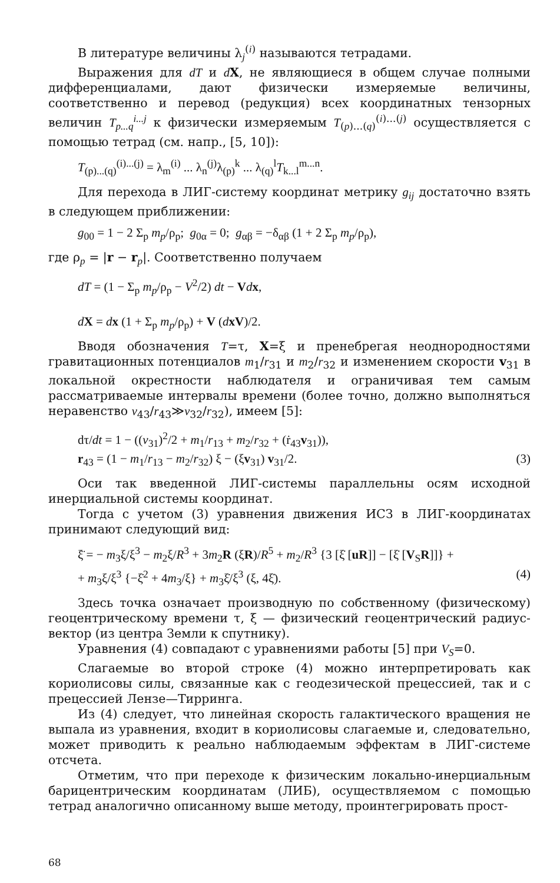В литературе величины λ<sub>j</sub><sup>(i)</sup> называются тетрадами.
Выражения для dT и dX, не являющиеся в общем случае полными дифференциалами, дают физически измеряемые величины, соответственно и перевод (редукция) всех координатных тензорных величин T<sub>p...q</sub><sup>i...j</sup> к физически измеряемым T<sub>(p)...(q)</sub><sup>(i)...(j)</sup> осуществляется с помощью тетрад (см. напр., [5, 10]):
T<sub>(p)...(q)</sub><sup>(i)...(j)</sup> = λ<sub>m</sub><sup>(i)</sup> ... λ<sub>n</sub><sup>(j)</sup>λ<sub>(p)</sub><sup>k</sup> ... λ<sub>(q)</sub><sup>l</sup>T<sub>k...l</sub><sup>m...n</sup>.
Для перехода в ЛИГ-систему координат метрику g<sub>ij</sub> достаточно взять в следующем приближении:
g<sub>00</sub> = 1 − 2 Σ<sub>p</sub> m<sub>p</sub>/ρ<sub>p</sub>; g<sub>0α</sub> = 0; g<sub>αβ</sub> = −δ<sub>αβ</sub> (1 + 2 Σ<sub>p</sub> m<sub>p</sub>/ρ<sub>p</sub>),
где ρ<sub>p</sub> = |r − r<sub>p</sub>|. Соответственно получаем
dT = (1 − Σ<sub>p</sub> m<sub>p</sub>/ρ<sub>p</sub> − V<sup>2</sup>/2) dt − Vdx,
dX = dx (1 + Σ<sub>p</sub> m<sub>p</sub>/ρ<sub>p</sub>) + V (dxV)/2.
Вводя обозначения T=τ, X=ξ и пренебрегая неоднородностями гравитационных потенциалов m<sub>1</sub>/r<sub>31</sub> и m<sub>2</sub>/r<sub>32</sub> и изменением скорости v<sub>31</sub> в локальной окрестности наблюдателя и ограничивая тем самым рассматриваемые интервалы времени (более точно, должно выполняться неравенство v<sub>43</sub>/r<sub>43</sub>≫v<sub>32</sub>/r<sub>32</sub>), имеем [5]:
dτ/dt = 1 − ((v<sub>31</sub>)<sup>2</sup>/2 + m<sub>1</sub>/r<sub>13</sub> + m<sub>2</sub>/r<sub>32</sub> + (ṙ<sub>43</sub>v<sub>31</sub>)),
r<sub>43</sub> = (1 − m<sub>1</sub>/r<sub>13</sub> − m<sub>2</sub>/r<sub>32</sub>) ξ − (ξv<sub>31</sub>) v<sub>31</sub>/2. (3)
Оси так введенной ЛИГ-системы параллельны осям исходной инерциальной системы координат.
Тогда с учетом (3) уравнения движения ИСЗ в ЛИГ-координатах принимают следующий вид:
ξ̈ = − m<sub>3</sub>ξ/ξ<sup>3</sup> − m<sub>2</sub>ξ/R<sup>3</sup> + 3m<sub>2</sub>R (ξR)/R<sup>5</sup> + m<sub>2</sub>/R<sup>3</sup> {3 [ξ̇ [uR]] − [ξ̇ [V<sub>S</sub>R]]} +
+ m<sub>3</sub>ξ/ξ<sup>3</sup> {−ξ̇<sup>2</sup> + 4m<sub>3</sub>/ξ} + m<sub>3</sub>ξ̇/ξ<sup>3</sup> (ξ, 4ξ̇). (4)
Здесь точка означает производную по собственному (физическому) геоцентрическому времени τ, ξ — физический геоцентрический радиус-вектор (из центра Земли к спутнику).
Уравнения (4) совпадают с уравнениями работы [5] при V<sub>S</sub>=0.
Слагаемые во второй строке (4) можно интерпретировать как кориолисовы силы, связанные как с геодезической прецессией, так и с прецессией Лензе—Тирринга.
Из (4) следует, что линейная скорость галактического вращения не выпала из уравнения, входит в кориолисовы слагаемые и, следовательно, может приводить к реально наблюдаемым эффектам в ЛИГ-системе отсчета.
Отметим, что при переходе к физическим локально-инерциальным барицентрическим координатам (ЛИБ), осуществляемом с помощью тетрад аналогично описанному выше методу, проинтегрировать прост-
68